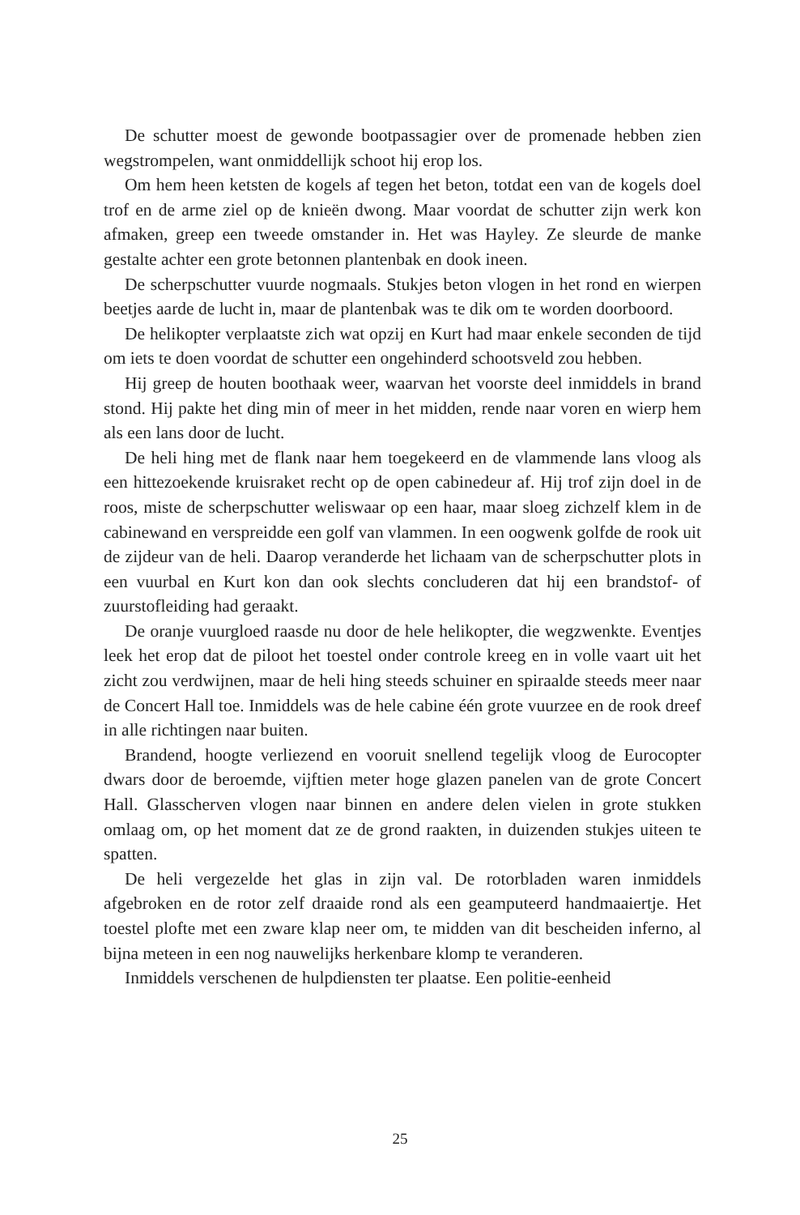De schutter moest de gewonde bootpassagier over de promenade hebben zien wegstrompelen, want onmiddellijk schoot hij erop los.
Om hem heen ketsten de kogels af tegen het beton, totdat een van de kogels doel trof en de arme ziel op de knieën dwong. Maar voordat de schutter zijn werk kon afmaken, greep een tweede omstander in. Het was Hayley. Ze sleurde de manke gestalte achter een grote betonnen plantenbak en dook ineen.
De scherpschutter vuurde nogmaals. Stukjes beton vlogen in het rond en wierpen beetjes aarde de lucht in, maar de plantenbak was te dik om te worden doorboord.
De helikopter verplaatste zich wat opzij en Kurt had maar enkele seconden de tijd om iets te doen voordat de schutter een ongehinderd schootsveld zou hebben.
Hij greep de houten boothaak weer, waarvan het voorste deel inmiddels in brand stond. Hij pakte het ding min of meer in het midden, rende naar voren en wierp hem als een lans door de lucht.
De heli hing met de flank naar hem toegekeerd en de vlammende lans vloog als een hittezoekende kruisraket recht op de open cabinedeur af. Hij trof zijn doel in de roos, miste de scherpschutter weliswaar op een haar, maar sloeg zichzelf klem in de cabinewand en verspreidde een golf van vlammen. In een oogwenk golfde de rook uit de zijdeur van de heli. Daarop veranderde het lichaam van de scherpschutter plots in een vuurbal en Kurt kon dan ook slechts concluderen dat hij een brandstof- of zuurstofleiding had geraakt.
De oranje vuurgloed raasde nu door de hele helikopter, die wegzwenkte. Eventjes leek het erop dat de piloot het toestel onder controle kreeg en in volle vaart uit het zicht zou verdwijnen, maar de heli hing steeds schuiner en spiraalde steeds meer naar de Concert Hall toe. Inmiddels was de hele cabine één grote vuurzee en de rook dreef in alle richtingen naar buiten.
Brandend, hoogte verliezend en vooruit snellend tegelijk vloog de Eurocopter dwars door de beroemde, vijftien meter hoge glazen panelen van de grote Concert Hall. Glasscherven vlogen naar binnen en andere delen vielen in grote stukken omlaag om, op het moment dat ze de grond raakten, in duizenden stukjes uiteen te spatten.
De heli vergezelde het glas in zijn val. De rotorbladen waren inmiddels afgebroken en de rotor zelf draaide rond als een geamputeerd handmaaiertje. Het toestel plofte met een zware klap neer om, te midden van dit bescheiden inferno, al bijna meteen in een nog nauwelijks herkenbare klomp te veranderen.
Inmiddels verschenen de hulpdiensten ter plaatse. Een politie-eenheid
25